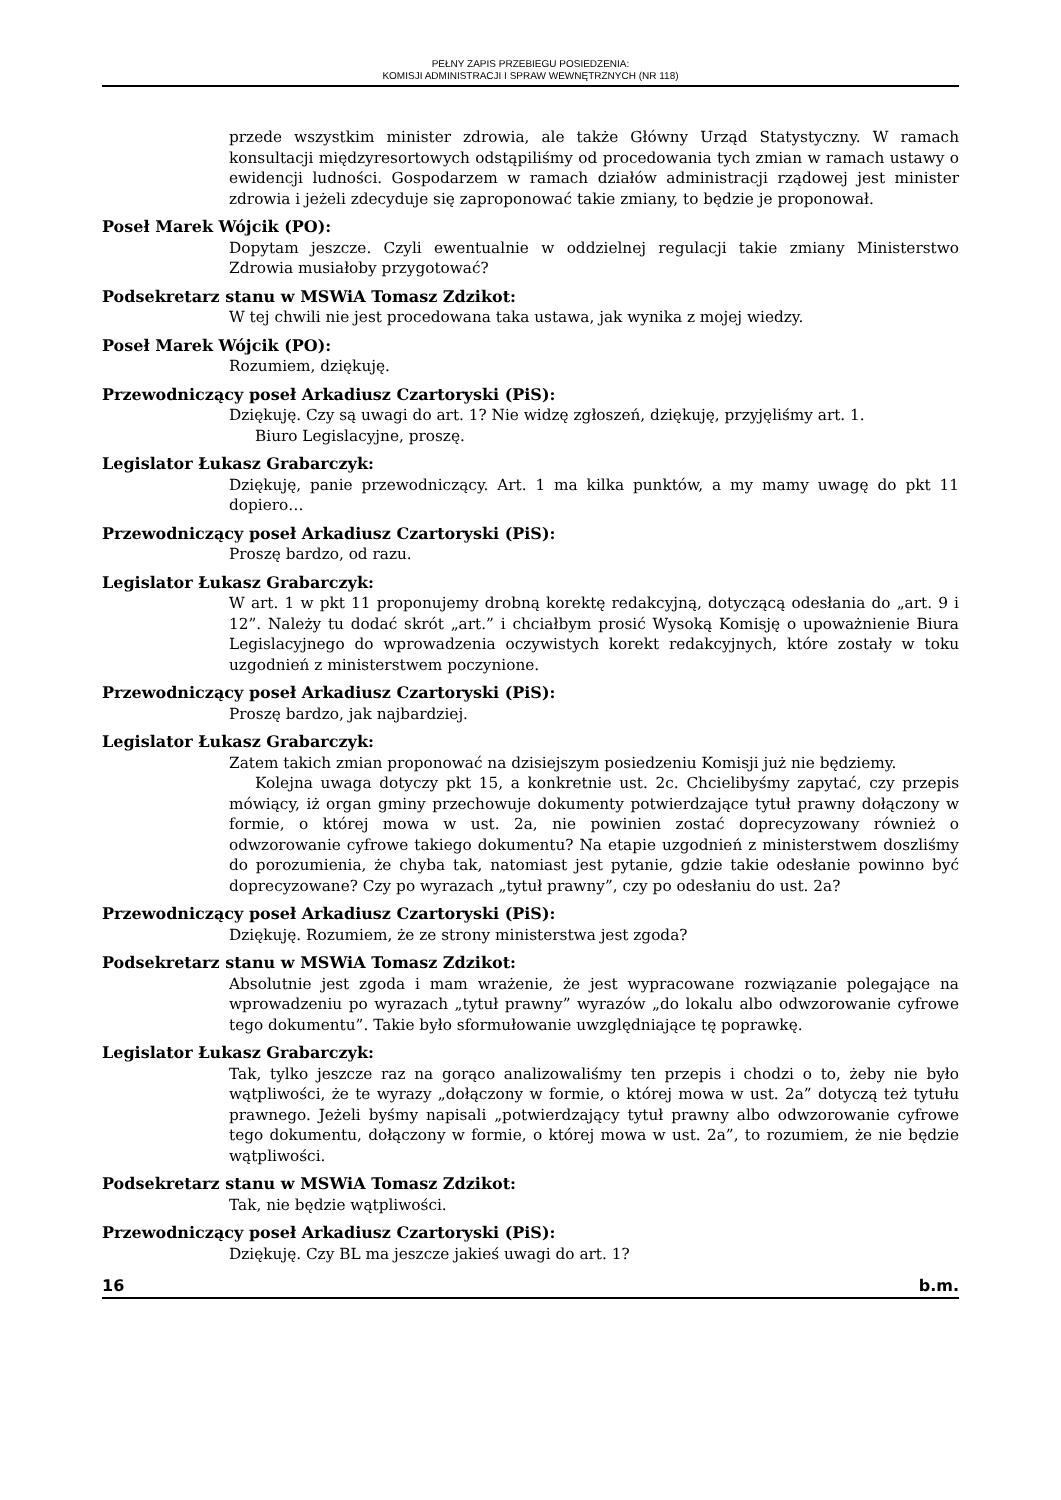PEŁNY ZAPIS PRZEBIEGU POSIEDZENIA:
KOMISJI ADMINISTRACJI I SPRAW WEWNĘTRZNYCH (NR 118)
przede wszystkim minister zdrowia, ale także Główny Urząd Statystyczny. W ramach konsultacji międzyresortowych odstąpiliśmy od procedowania tych zmian w ramach ustawy o ewidencji ludności. Gospodarzem w ramach działów administracji rządowej jest minister zdrowia i jeżeli zdecyduje się zaproponować takie zmiany, to będzie je proponował.
Poseł Marek Wójcik (PO):
Dopytam jeszcze. Czyli ewentualnie w oddzielnej regulacji takie zmiany Ministerstwo Zdrowia musiałoby przygotować?
Podsekretarz stanu w MSWiA Tomasz Zdzikot:
W tej chwili nie jest procedowana taka ustawa, jak wynika z mojej wiedzy.
Poseł Marek Wójcik (PO):
Rozumiem, dziękuję.
Przewodniczący poseł Arkadiusz Czartoryski (PiS):
Dziękuję. Czy są uwagi do art. 1? Nie widzę zgłoszeń, dziękuję, przyjęliśmy art. 1.
Biuro Legislacyjne, proszę.
Legislator Łukasz Grabarczyk:
Dziękuję, panie przewodniczący. Art. 1 ma kilka punktów, a my mamy uwagę do pkt 11 dopiero…
Przewodniczący poseł Arkadiusz Czartoryski (PiS):
Proszę bardzo, od razu.
Legislator Łukasz Grabarczyk:
W art. 1 w pkt 11 proponujemy drobną korektę redakcyjną, dotyczącą odesłania do „art. 9 i 12”. Należy tu dodać skrót „art.” i chciałbym prosić Wysoką Komisję o upoważnienie Biura Legislacyjnego do wprowadzenia oczywistych korekt redakcyjnych, które zostały w toku uzgodnień z ministerstwem poczynione.
Przewodniczący poseł Arkadiusz Czartoryski (PiS):
Proszę bardzo, jak najbardziej.
Legislator Łukasz Grabarczyk:
Zatem takich zmian proponować na dzisiejszym posiedzeniu Komisji już nie będziemy.
Kolejna uwaga dotyczy pkt 15, a konkretnie ust. 2c. Chcielibyśmy zapytać, czy przepis mówiący, iż organ gminy przechowuje dokumenty potwierdzające tytuł prawny dołączony w formie, o której mowa w ust. 2a, nie powinien zostać doprecyzowany również o odwzorowanie cyfrowe takiego dokumentu? Na etapie uzgodnień z ministerstwem doszliśmy do porozumienia, że chyba tak, natomiast jest pytanie, gdzie takie odesłanie powinno być doprecyzowane? Czy po wyrazach „tytuł prawny”, czy po odesłaniu do ust. 2a?
Przewodniczący poseł Arkadiusz Czartoryski (PiS):
Dziękuję. Rozumiem, że ze strony ministerstwa jest zgoda?
Podsekretarz stanu w MSWiA Tomasz Zdzikot:
Absolutnie jest zgoda i mam wrażenie, że jest wypracowane rozwiązanie polegające na wprowadzeniu po wyrazach „tytuł prawny” wyrazów „do lokalu albo odwzorowanie cyfrowe tego dokumentu”. Takie było sformułowanie uwzględniające tę poprawkę.
Legislator Łukasz Grabarczyk:
Tak, tylko jeszcze raz na gorąco analizowaliśmy ten przepis i chodzi o to, żeby nie było wątpliwości, że te wyrazy „dołączony w formie, o której mowa w ust. 2a” dotyczą też tytułu prawnego. Jeżeli byśmy napisali „potwierdzający tytuł prawny albo odwzorowanie cyfrowe tego dokumentu, dołączony w formie, o której mowa w ust. 2a”, to rozumiem, że nie będzie wątpliwości.
Podsekretarz stanu w MSWiA Tomasz Zdzikot:
Tak, nie będzie wątpliwości.
Przewodniczący poseł Arkadiusz Czartoryski (PiS):
Dziękuję. Czy BL ma jeszcze jakieś uwagi do art. 1?
16 b.m.